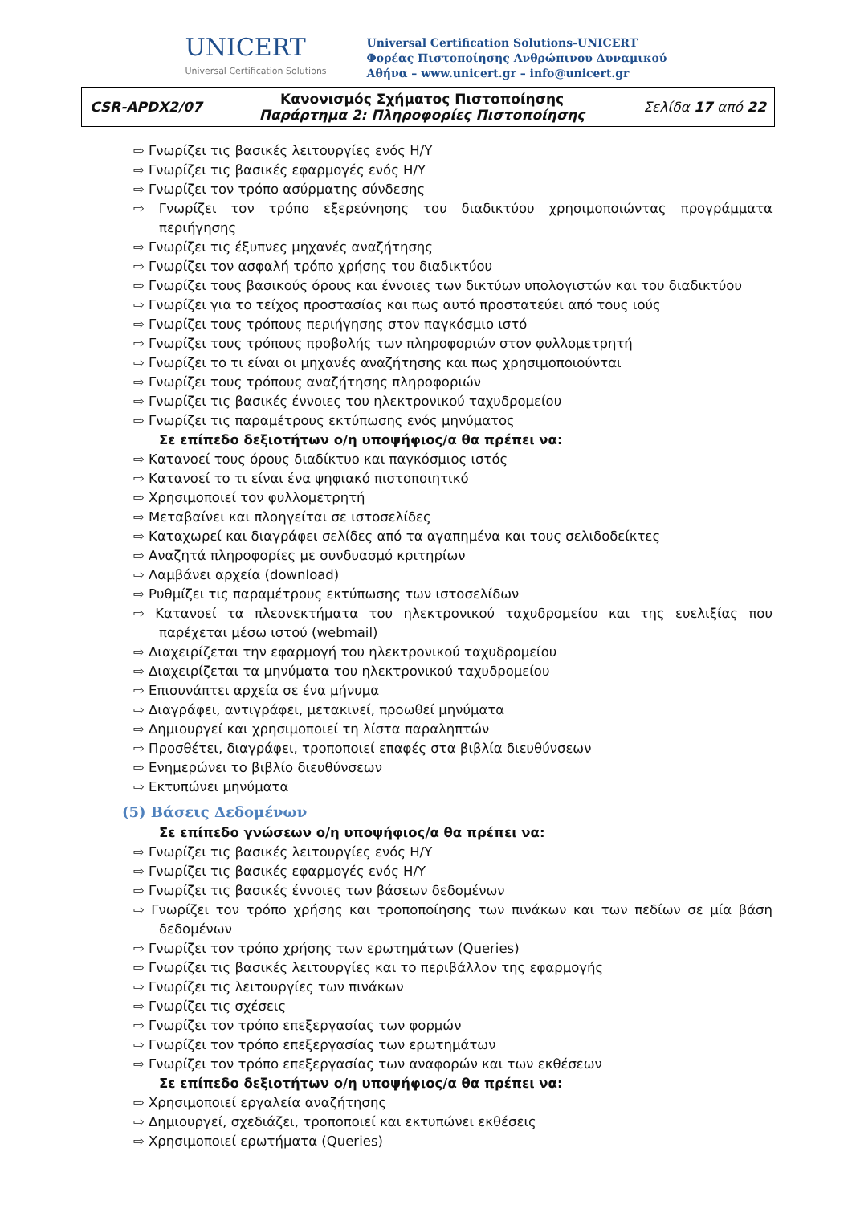UNICERT
Universal Certification Solutions
Universal Certification Solutions-UNICERT
Φορέας Πιστοποίησης Ανθρώπινου Δυναμικού
Αθήνα – www.unicert.gr – info@unicert.gr
| CSR-APDX2/07 | Κανονισμός Σχήματος Πιστοποίησης Παράρτημα 2: Πληροφορίες Πιστοποίησης | Σελίδα 17 από 22 |
⇨ Γνωρίζει τις βασικές λειτουργίες ενός Η/Υ
⇨ Γνωρίζει τις βασικές εφαρμογές ενός Η/Υ
⇨ Γνωρίζει τον τρόπο ασύρματης σύνδεσης
⇨ Γνωρίζει τον τρόπο εξερεύνησης του διαδικτύου χρησιμοποιώντας προγράμματα περιήγησης
⇨ Γνωρίζει τις έξυπνες μηχανές αναζήτησης
⇨ Γνωρίζει τον ασφαλή τρόπο χρήσης του διαδικτύου
⇨ Γνωρίζει τους βασικούς όρους και έννοιες των δικτύων υπολογιστών και του διαδικτύου
⇨ Γνωρίζει για το τείχος προστασίας και πως αυτό προστατεύει από τους ιούς
⇨ Γνωρίζει τους τρόπους περιήγησης στον παγκόσμιο ιστό
⇨ Γνωρίζει τους τρόπους προβολής των πληροφοριών στον φυλλομετρητή
⇨ Γνωρίζει το τι είναι οι μηχανές αναζήτησης και πως χρησιμοποιούνται
⇨ Γνωρίζει τους τρόπους αναζήτησης πληροφοριών
⇨ Γνωρίζει τις βασικές έννοιες του ηλεκτρονικού ταχυδρομείου
⇨ Γνωρίζει τις παραμέτρους εκτύπωσης ενός μηνύματος
Σε επίπεδο δεξιοτήτων ο/η υποψήφιος/α θα πρέπει να:
⇨ Κατανοεί τους όρους διαδίκτυο και παγκόσμιος ιστός
⇨ Κατανοεί το τι είναι ένα ψηφιακό πιστοποιητικό
⇨ Χρησιμοποιεί τον φυλλομετρητή
⇨ Μεταβαίνει και πλοηγείται σε ιστοσελίδες
⇨ Καταχωρεί και διαγράφει σελίδες από τα αγαπημένα και τους σελιδοδείκτες
⇨ Αναζητά πληροφορίες με συνδυασμό κριτηρίων
⇨ Λαμβάνει αρχεία (download)
⇨ Ρυθμίζει τις παραμέτρους εκτύπωσης των ιστοσελίδων
⇨ Κατανοεί τα πλεονεκτήματα του ηλεκτρονικού ταχυδρομείου και της ευελιξίας που παρέχεται μέσω ιστού (webmail)
⇨ Διαχειρίζεται την εφαρμογή του ηλεκτρονικού ταχυδρομείου
⇨ Διαχειρίζεται τα μηνύματα του ηλεκτρονικού ταχυδρομείου
⇨ Επισυνάπτει αρχεία σε ένα μήνυμα
⇨ Διαγράφει, αντιγράφει, μετακινεί, προωθεί μηνύματα
⇨ Δημιουργεί και χρησιμοποιεί τη λίστα παραληπτών
⇨ Προσθέτει, διαγράφει, τροποποιεί επαφές στα βιβλία διευθύνσεων
⇨ Ενημερώνει το βιβλίο διευθύνσεων
⇨ Εκτυπώνει μηνύματα
(5) Βάσεις Δεδομένων
Σε επίπεδο γνώσεων ο/η υποψήφιος/α θα πρέπει να:
⇨ Γνωρίζει τις βασικές λειτουργίες ενός Η/Υ
⇨ Γνωρίζει τις βασικές εφαρμογές ενός Η/Υ
⇨ Γνωρίζει τις βασικές έννοιες των βάσεων δεδομένων
⇨ Γνωρίζει τον τρόπο χρήσης και τροποποίησης των πινάκων και των πεδίων σε μία βάση δεδομένων
⇨ Γνωρίζει τον τρόπο χρήσης των ερωτημάτων (Queries)
⇨ Γνωρίζει τις βασικές λειτουργίες και το περιβάλλον της εφαρμογής
⇨ Γνωρίζει τις λειτουργίες των πινάκων
⇨ Γνωρίζει τις σχέσεις
⇨ Γνωρίζει τον τρόπο επεξεργασίας των φορμών
⇨ Γνωρίζει τον τρόπο επεξεργασίας των ερωτημάτων
⇨ Γνωρίζει τον τρόπο επεξεργασίας των αναφορών και των εκθέσεων
Σε επίπεδο δεξιοτήτων ο/η υποψήφιος/α θα πρέπει να:
⇨ Χρησιμοποιεί εργαλεία αναζήτησης
⇨ Δημιουργεί, σχεδιάζει, τροποποιεί και εκτυπώνει εκθέσεις
⇨ Χρησιμοποιεί ερωτήματα (Queries)